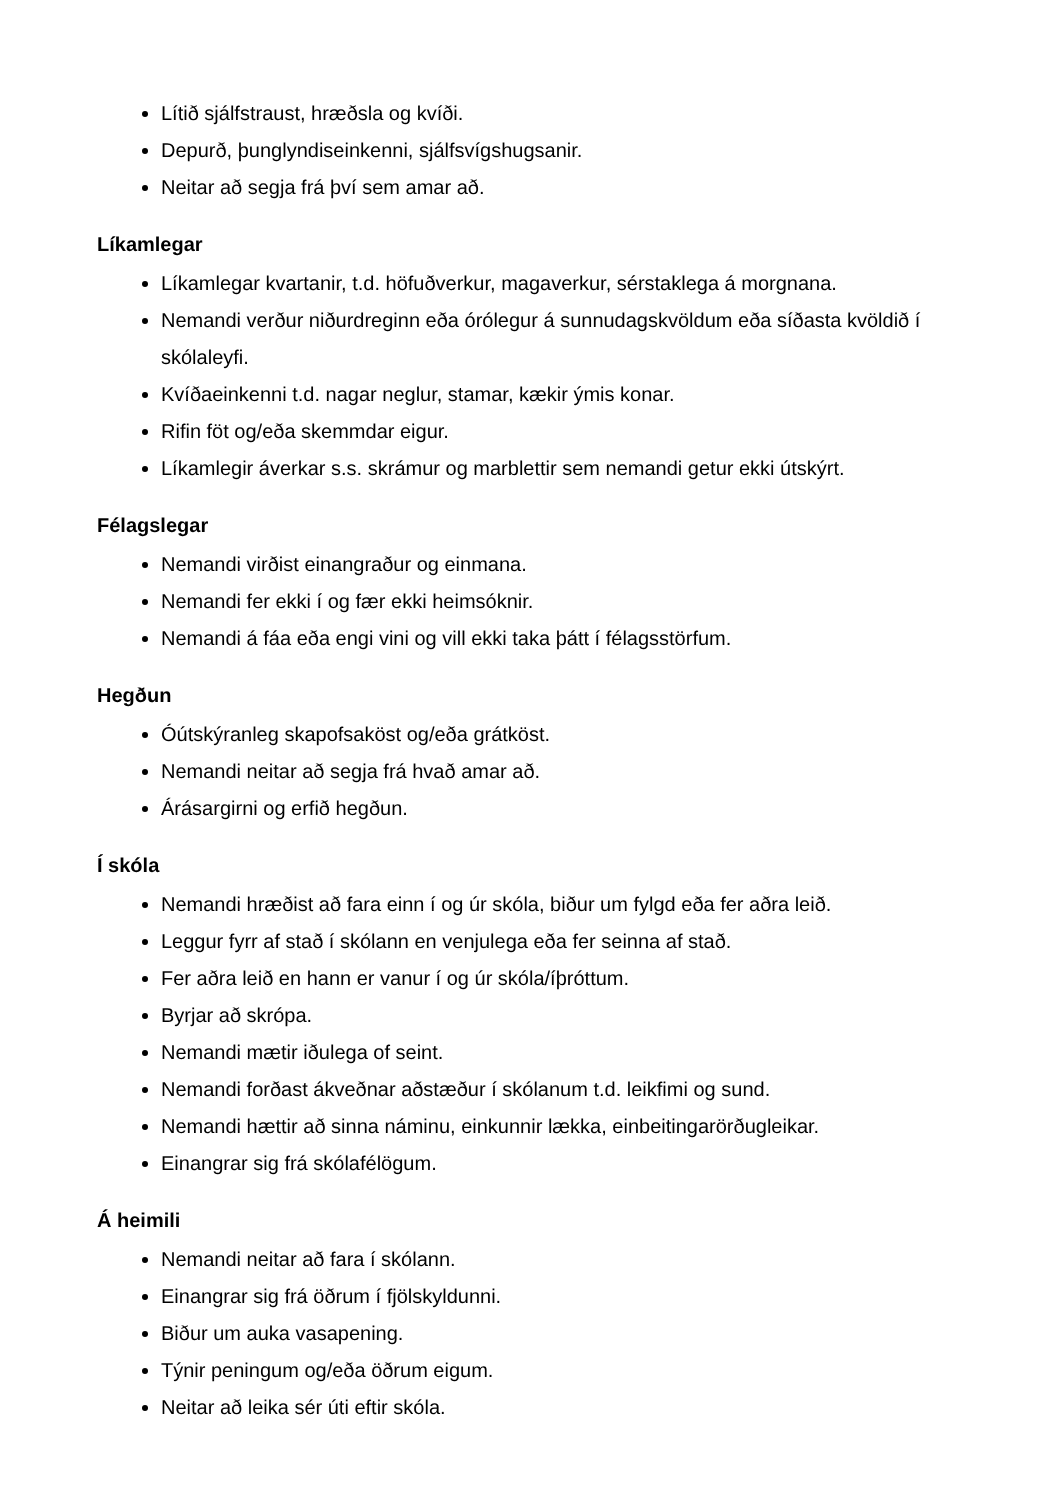Lítið sjálfstraust, hræðsla og kvíði.
Depurð, þunglyndiseinkenni, sjálfsvígshugsanir.
Neitar að segja frá því sem amar að.
Líkamlegar
Líkamlegar kvartanir, t.d. höfuðverkur, magaverkur, sérstaklega á morgnana.
Nemandi verður niðurdreginn eða órólegur á sunnudagskvöldum eða síðasta kvöldið í skólaleyfi.
Kvíðaeinkenni t.d. nagar neglur, stamar, kækir ýmis konar.
Rifin föt og/eða skemmdar eigur.
Líkamlegir áverkar s.s. skrámur og marblettir sem nemandi getur ekki útskýrt.
Félagslegar
Nemandi virðist einangraður og einmana.
Nemandi fer ekki í og fær ekki heimsóknir.
Nemandi á fáa eða engi vini og vill ekki taka þátt í félagsstörfum.
Hegðun
Óútskýranleg skapofsaköst og/eða grátköst.
Nemandi neitar að segja frá hvað amar að.
Árásargirni og erfið hegðun.
Í skóla
Nemandi hræðist að fara einn í og úr skóla, biður um fylgd eða fer aðra leið.
Leggur fyrr af stað í skólann en venjulega eða fer seinna af stað.
Fer aðra leið en hann er vanur í og úr skóla/íþróttum.
Byrjar að skrópa.
Nemandi mætir iðulega of seint.
Nemandi forðast ákveðnar aðstæður í skólanum t.d. leikfimi og sund.
Nemandi hættir að sinna náminu, einkunnir lækka, einbeitingarörðugleikar.
Einangrar sig frá skólafélögum.
Á heimili
Nemandi neitar að fara í skólann.
Einangrar sig frá öðrum í fjölskyldunni.
Biður um auka vasapening.
Týnir peningum og/eða öðrum eigum.
Neitar að leika sér úti eftir skóla.